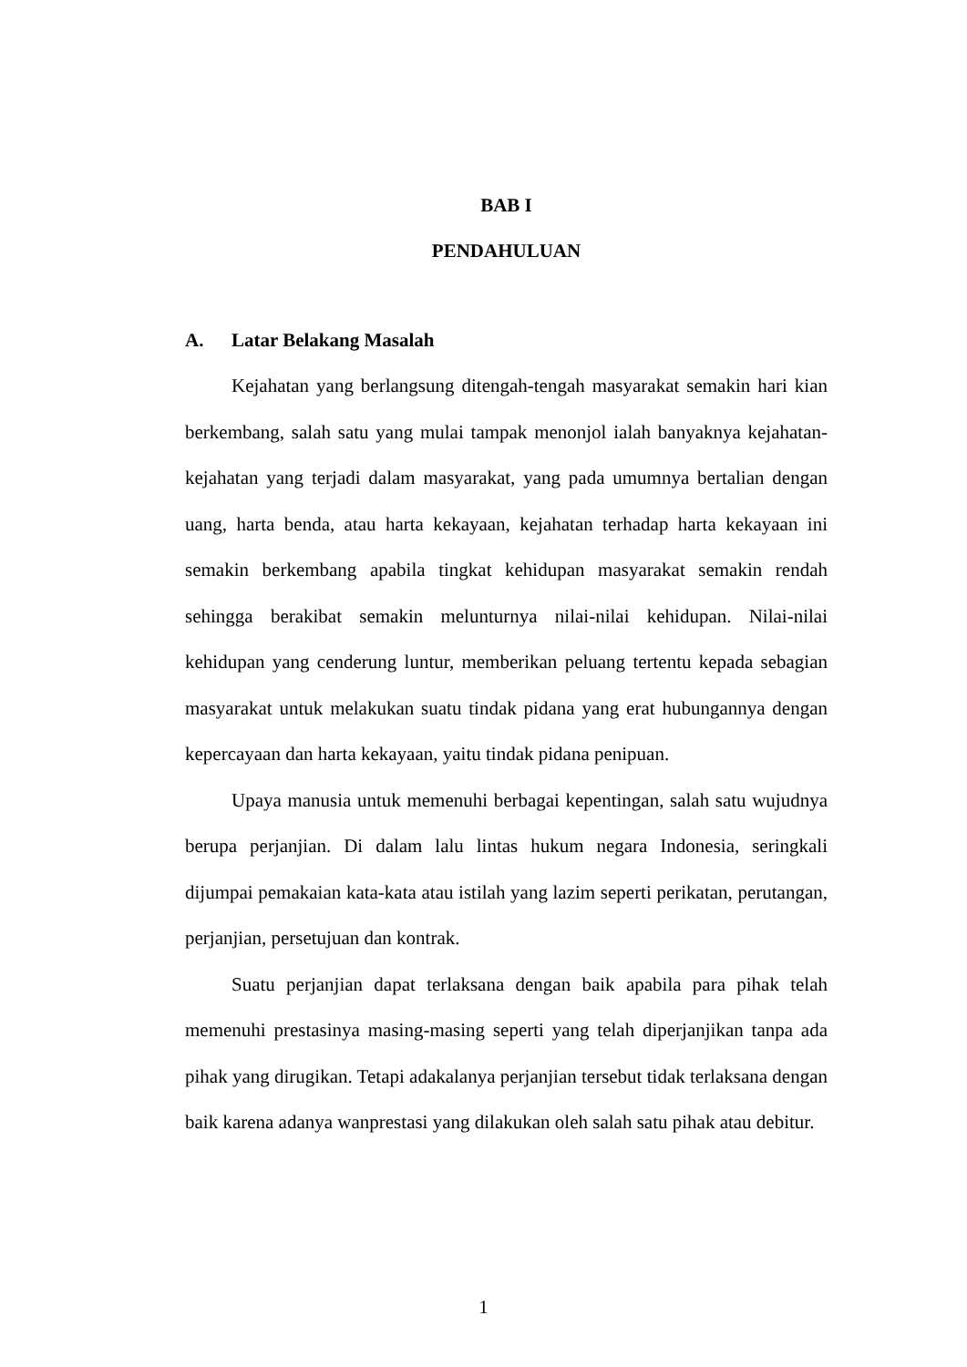BAB I
PENDAHULUAN
A. Latar Belakang Masalah
Kejahatan yang berlangsung ditengah-tengah masyarakat semakin hari kian berkembang, salah satu yang mulai tampak menonjol ialah banyaknya kejahatan-kejahatan yang terjadi dalam masyarakat, yang pada umumnya bertalian dengan uang, harta benda, atau harta kekayaan, kejahatan terhadap harta kekayaan ini semakin berkembang apabila tingkat kehidupan masyarakat semakin rendah sehingga berakibat semakin melunturnya nilai-nilai kehidupan. Nilai-nilai kehidupan yang cenderung luntur, memberikan peluang tertentu kepada sebagian masyarakat untuk melakukan suatu tindak pidana yang erat hubungannya dengan kepercayaan dan harta kekayaan, yaitu tindak pidana penipuan.
Upaya manusia untuk memenuhi berbagai kepentingan, salah satu wujudnya berupa perjanjian. Di dalam lalu lintas hukum negara Indonesia, seringkali dijumpai pemakaian kata-kata atau istilah yang lazim seperti perikatan, perutangan, perjanjian, persetujuan dan kontrak.
Suatu perjanjian dapat terlaksana dengan baik apabila para pihak telah memenuhi prestasinya masing-masing seperti yang telah diperjanjikan tanpa ada pihak yang dirugikan. Tetapi adakalanya perjanjian tersebut tidak terlaksana dengan baik karena adanya wanprestasi yang dilakukan oleh salah satu pihak atau debitur.
1